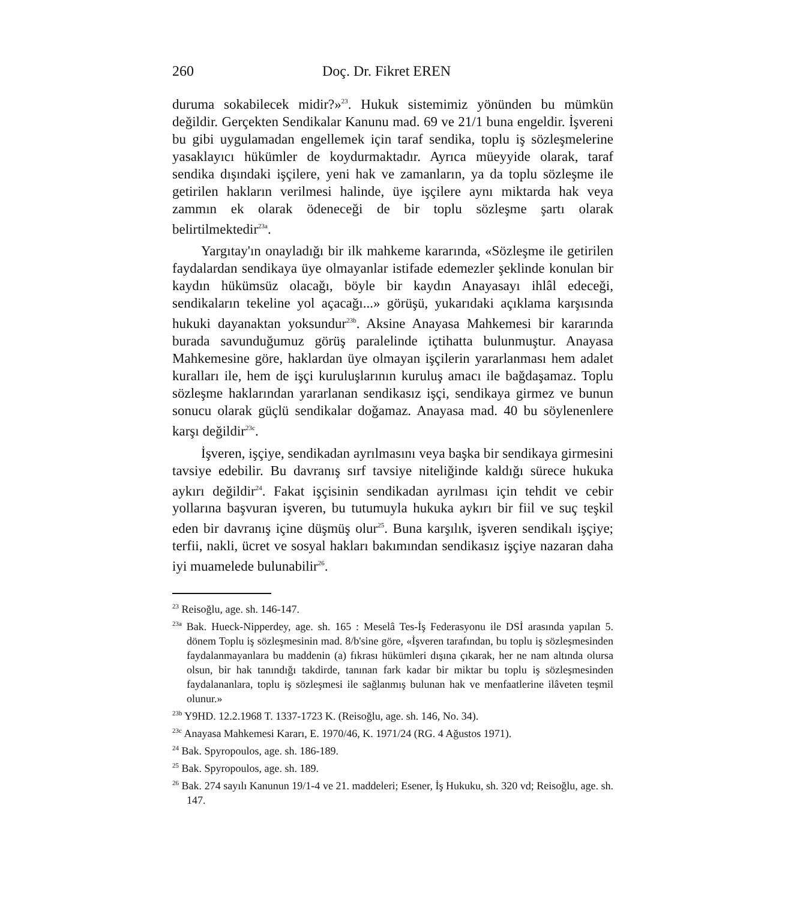260 Doç. Dr. Fikret EREN
duruma sokabilecek midir?»<sup>23</sup>. Hukuk sistemimiz yönünden bu mümkün değildir. Gerçekten Sendikalar Kanunu mad. 69 ve 21/1 buna engeldir. İşvereni bu gibi uygulamadan engellemek için taraf sendika, toplu iş sözleşmelerine yasaklayıcı hükümler de koydurmaktadır. Ayrıca müeyyide olarak, taraf sendika dışındaki işçilere, yeni hak ve zamanların, ya da toplu sözleşme ile getirilen hakların verilmesi halinde, üye işçilere aynı miktarda hak veya zammın ek olarak ödeneceği de bir toplu sözleşme şartı olarak belirtilmektedir<sup>23a</sup>.
Yargıtay'ın onayladığı bir ilk mahkeme kararında, «Sözleşme ile getirilen faydalardan sendikaya üye olmayanlar istifade edemezler şeklinde konulan bir kaydın hükümsüz olacağı, böyle bir kaydın Anayasayı ihlâl edeceği, sendikaların tekeline yol açacağı...» görüşü, yukarıdaki açıklama karşısında hukuki dayanaktan yoksundur<sup>23b</sup>. Aksine Anayasa Mahkemesi bir kararında burada savunduğumuz görüş paralelinde içtihatta bulunmuştur. Anayasa Mahkemesine göre, haklardan üye olmayan işçilerin yararlanması hem adalet kuralları ile, hem de işçi kuruluşlarının kuruluş amacı ile bağdaşamaz. Toplu sözleşme haklarından yararlanan sendikasız işçi, sendikaya girmez ve bunun sonucu olarak güçlü sendikalar doğamaz. Anayasa mad. 40 bu söylenenlere karşı değildir<sup>23c</sup>.
İşveren, işçiye, sendikadan ayrılmasını veya başka bir sendikaya girmesini tavsiye edebilir. Bu davranış sırf tavsiye niteliğinde kaldığı sürece hukuka aykırı değildir<sup>24</sup>. Fakat işçisinin sendikadan ayrılması için tehdit ve cebir yollarına başvuran işveren, bu tutumuyla hukuka aykırı bir fiil ve suç teşkil eden bir davranış içine düşmüş olur<sup>25</sup>. Buna karşılık, işveren sendikalı işçiye; terfii, nakli, ücret ve sosyal hakları bakımından sendikasız işçiye nazaran daha iyi muamelede bulunabilir<sup>26</sup>.
<sup>23</sup> Reisoğlu, age. sh. 146-147.
<sup>23a</sup> Bak. Hueck-Nipperdey, age. sh. 165 : Meselâ Tes-İş Federasyonu ile DSİ arasında yapılan 5. dönem Toplu iş sözleşmesinin mad. 8/b'sine göre, «İşveren tarafından, bu toplu iş sözleşmesinden faydalanmayanlara bu maddenin (a) fıkrası hükümleri dışına çıkarak, her ne nam altında olursa olsun, bir hak tanındığı takdirde, tanınan fark kadar bir miktar bu toplu iş sözleşmesinden faydalananlara, toplu iş sözleşmesi ile sağlanmış bulunan hak ve menfaatlerine ilâveten teşmil olunur.»
<sup>23b</sup> Y9HD. 12.2.1968 T. 1337-1723 K. (Reisoğlu, age. sh. 146, No. 34).
<sup>23c</sup> Anayasa Mahkemesi Kararı, E. 1970/46, K. 1971/24 (RG. 4 Ağustos 1971).
<sup>24</sup> Bak. Spyropoulos, age. sh. 186-189.
<sup>25</sup> Bak. Spyropoulos, age. sh. 189.
<sup>26</sup> Bak. 274 sayılı Kanunun 19/1-4 ve 21. maddeleri; Esener, İş Hukuku, sh. 320 vd; Reisoğlu, age. sh. 147.